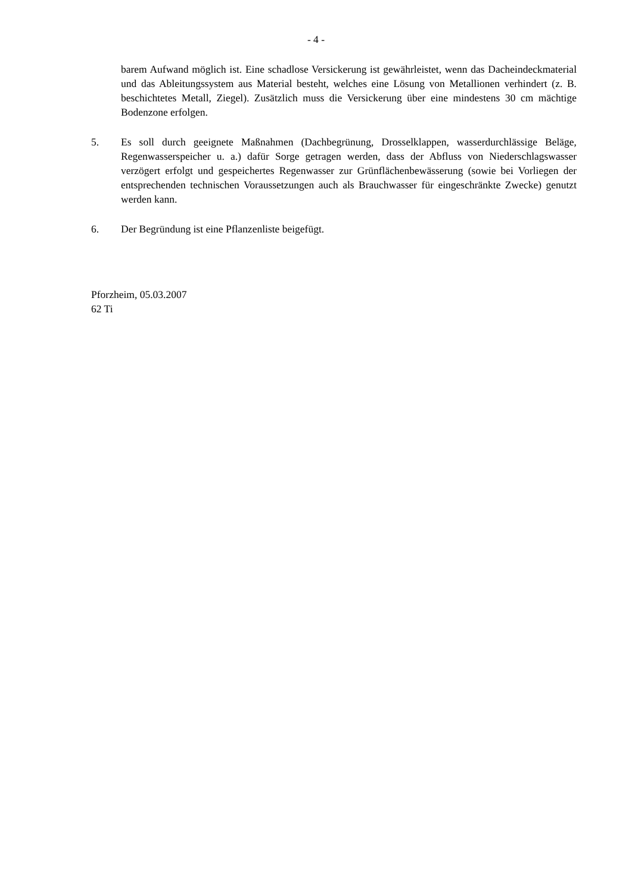- 4 -
barem Aufwand möglich ist. Eine schadlose Versickerung ist gewährleistet, wenn das Dacheindeckmaterial und das Ableitungssystem aus Material besteht, welches eine Lösung von Metallionen verhindert (z. B. beschichtetes Metall, Ziegel). Zusätzlich muss die Versickerung über eine mindestens 30 cm mächtige Bodenzone erfolgen.
5. Es soll durch geeignete Maßnahmen (Dachbegrünung, Drosselklappen, wasserdurchlässige Beläge, Regenwasserspeicher u. a.) dafür Sorge getragen werden, dass der Abfluss von Niederschlagswasser verzögert erfolgt und gespeichertes Regenwasser zur Grünflächenbewässerung (sowie bei Vorliegen der entsprechenden technischen Voraussetzungen auch als Brauchwasser für eingeschränkte Zwecke) genutzt werden kann.
6. Der Begründung ist eine Pflanzenliste beigefügt.
Pforzheim, 05.03.2007
62 Ti